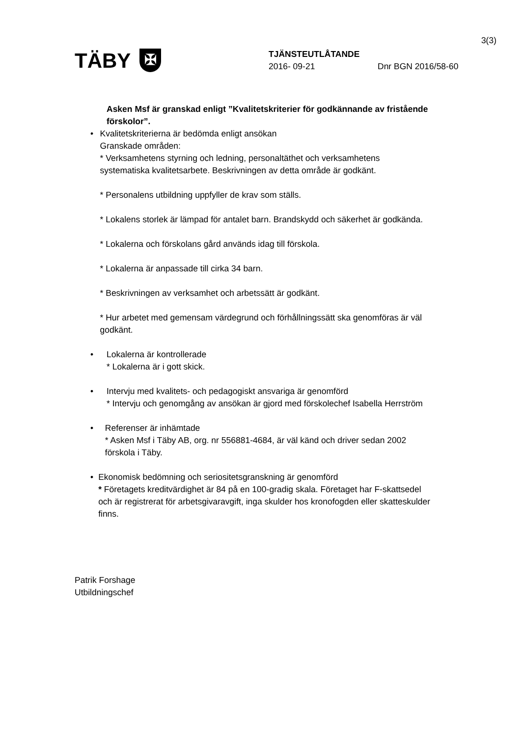3(3)
TÄBY
✠
TJÄNSTEUTLÅTANDE
2016- 09-21 Dnr BGN 2016/58-60
Asken Msf är granskad enligt ”Kvalitetskriterier för godkännande av fristående förskolor”.
• Kvalitetskriterierna är bedömda enligt ansökan
Granskade områden:
* Verksamhetens styrning och ledning, personaltäthet och verksamhetens systematiska kvalitetsarbete. Beskrivningen av detta område är godkänt.
* Personalens utbildning uppfyller de krav som ställs.
* Lokalens storlek är lämpad för antalet barn. Brandskydd och säkerhet är godkända.
* Lokalerna och förskolans gård används idag till förskola.
* Lokalerna är anpassade till cirka 34 barn.
* Beskrivningen av verksamhet och arbetssätt är godkänt.
* Hur arbetet med gemensam värdegrund och förhållningssätt ska genomföras är väl godkänt.
• Lokalerna är kontrollerade
* Lokalerna är i gott skick.
• Intervju med kvalitets- och pedagogiskt ansvariga är genomförd
* Intervju och genomgång av ansökan är gjord med förskolechef Isabella Herrström
• Referenser är inhämtade
* Asken Msf i Täby AB, org. nr 556881-4684, är väl känd och driver sedan 2002 förskola i Täby.
• Ekonomisk bedömning och seriositetsgranskning är genomförd
* Företagets kreditvärdighet är 84 på en 100-gradig skala. Företaget har F-skattsedel och är registrerat för arbetsgivaravgift, inga skulder hos kronofogden eller skatteskulder finns.
Patrik Forshage
Utbildningschef